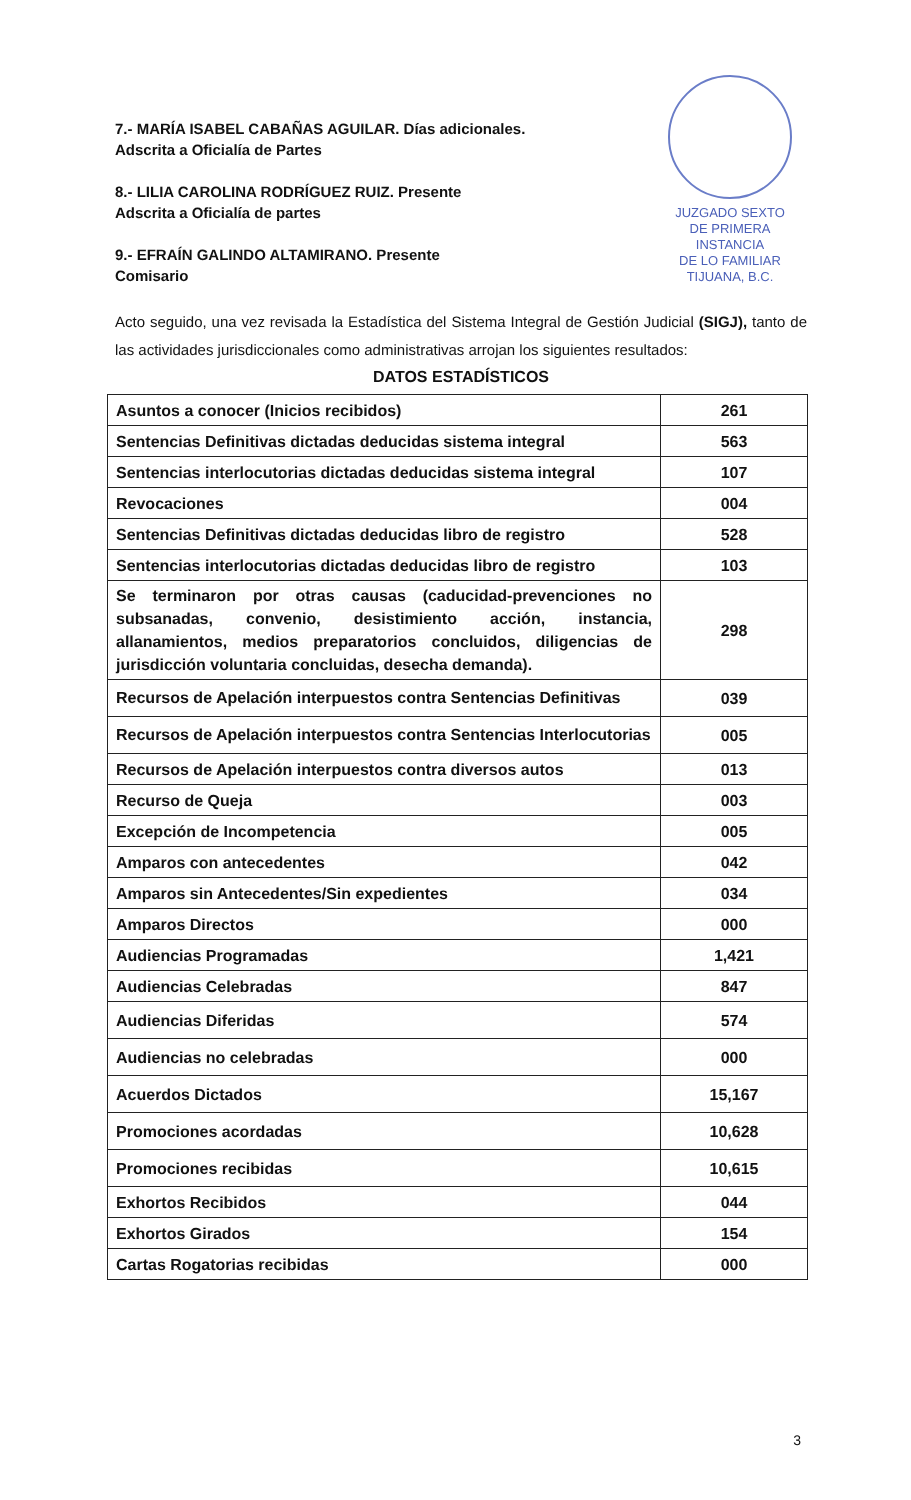JUZGADO SEXTO
DE PRIMERA INSTANCIA
DE LO FAMILIAR
TIJUANA, B.C.
7.- MARÍA ISABEL CABAÑAS AGUILAR. Días adicionales.
Adscrita a Oficialía de Partes
8.- LILIA CAROLINA RODRÍGUEZ RUIZ. Presente
Adscrita a Oficialía de partes
9.- EFRAÍN GALINDO ALTAMIRANO. Presente
Comisario
Acto seguido, una vez revisada la Estadística del Sistema Integral de Gestión Judicial (SIGJ), tanto de las actividades jurisdiccionales como administrativas arrojan los siguientes resultados:
DATOS ESTADÍSTICOS
| Asuntos a conocer (Inicios recibidos) | 261 |
| Sentencias Definitivas dictadas deducidas sistema integral | 563 |
| Sentencias interlocutorias dictadas deducidas sistema integral | 107 |
| Revocaciones | 004 |
| Sentencias Definitivas dictadas deducidas libro de registro | 528 |
| Sentencias interlocutorias dictadas deducidas libro de registro | 103 |
| Se terminaron por otras causas (caducidad-prevenciones no subsanadas, convenio, desistimiento acción, instancia, allanamientos, medios preparatorios concluidos, diligencias de jurisdicción voluntaria concluidas, desecha demanda). | 298 |
| Recursos de Apelación interpuestos contra Sentencias Definitivas | 039 |
| Recursos de Apelación interpuestos contra Sentencias Interlocutorias | 005 |
| Recursos de Apelación interpuestos contra diversos autos | 013 |
| Recurso de Queja | 003 |
| Excepción de Incompetencia | 005 |
| Amparos con antecedentes | 042 |
| Amparos sin Antecedentes/Sin expedientes | 034 |
| Amparos Directos | 000 |
| Audiencias Programadas | 1,421 |
| Audiencias Celebradas | 847 |
| Audiencias Diferidas | 574 |
| Audiencias no celebradas | 000 |
| Acuerdos Dictados | 15,167 |
| Promociones acordadas | 10,628 |
| Promociones recibidas | 10,615 |
| Exhortos Recibidos | 044 |
| Exhortos Girados | 154 |
| Cartas Rogatorias recibidas | 000 |
3